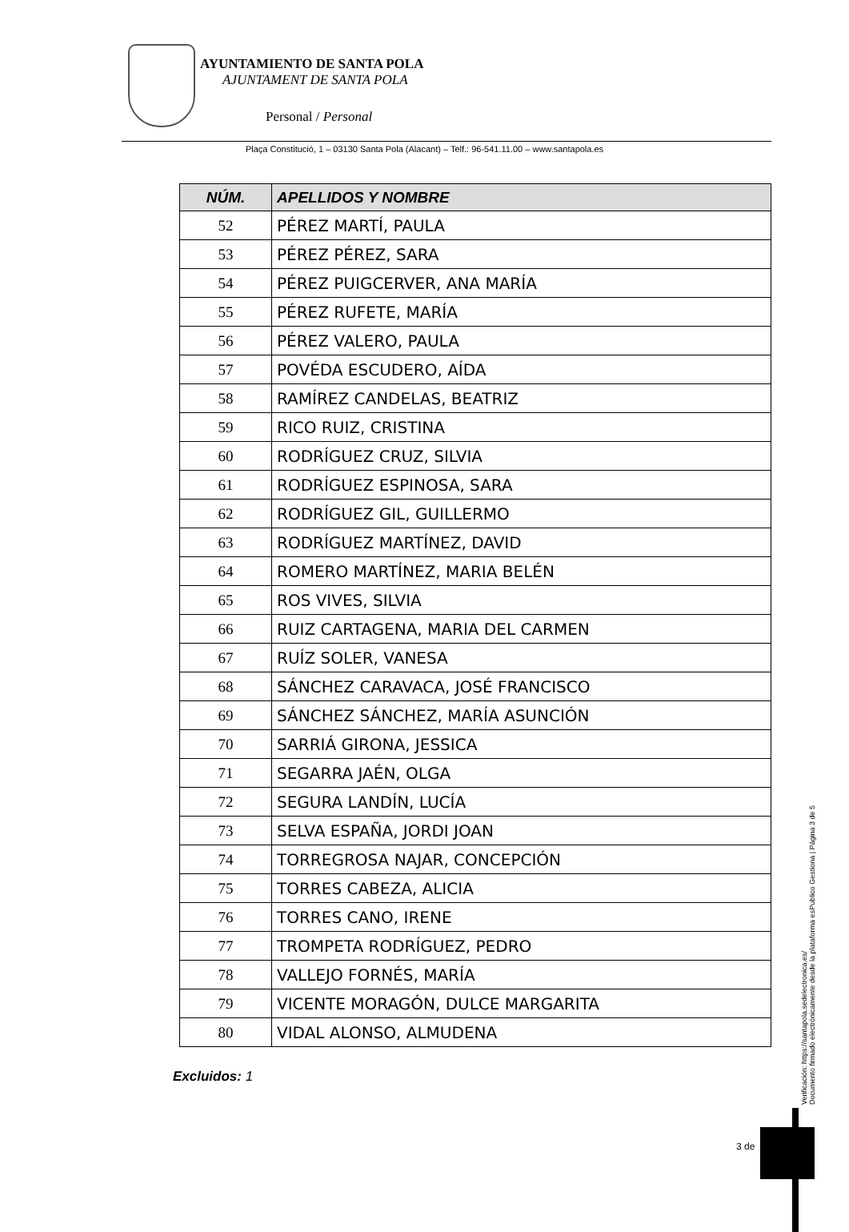AYUNTAMIENTO DE SANTA POLA
AJUNTAMENT DE SANTA POLA
Personal / Personal
Plaça Constitució, 1 – 03130 Santa Pola (Alacant) – Telf.: 96-541.11.00 – www.santapola.es
| NÚM. | APELLIDOS Y NOMBRE |
| --- | --- |
| 52 | PÉREZ MARTÍ, PAULA |
| 53 | PÉREZ PÉREZ, SARA |
| 54 | PÉREZ PUIGCERVER, ANA MARÍA |
| 55 | PÉREZ RUFETE, MARÍA |
| 56 | PÉREZ VALERO, PAULA |
| 57 | POVÉDA ESCUDERO, AÍDA |
| 58 | RAMÍREZ CANDELAS, BEATRIZ |
| 59 | RICO RUIZ, CRISTINA |
| 60 | RODRÍGUEZ CRUZ, SILVIA |
| 61 | RODRÍGUEZ ESPINOSA, SARA |
| 62 | RODRÍGUEZ GIL, GUILLERMO |
| 63 | RODRÍGUEZ MARTÍNEZ, DAVID |
| 64 | ROMERO MARTÍNEZ, MARIA BELÉN |
| 65 | ROS VIVES, SILVIA |
| 66 | RUIZ CARTAGENA, MARIA DEL CARMEN |
| 67 | RUÍZ SOLER, VANESA |
| 68 | SÁNCHEZ CARAVACA, JOSÉ FRANCISCO |
| 69 | SÁNCHEZ SÁNCHEZ, MARÍA ASUNCIÓN |
| 70 | SARRIÁ GIRONA, JESSICA |
| 71 | SEGARRA JAÉN, OLGA |
| 72 | SEGURA LANDÍN, LUCÍA |
| 73 | SELVA ESPAÑA, JORDI JOAN |
| 74 | TORREGROSA NAJAR, CONCEPCIÓN |
| 75 | TORRES CABEZA, ALICIA |
| 76 | TORRES CANO, IRENE |
| 77 | TROMPETA RODRÍGUEZ, PEDRO |
| 78 | VALLEJO FORNÉS, MARÍA |
| 79 | VICENTE MORAGÓN, DULCE MARGARITA |
| 80 | VIDAL ALONSO, ALMUDENA |
Excluidos: 1
Verificación: https://santapola.sedelectronica.es/
Documento firmado electrónicamente desde la plataforma esPublico Gestiona | Página 3 de 5
3 de